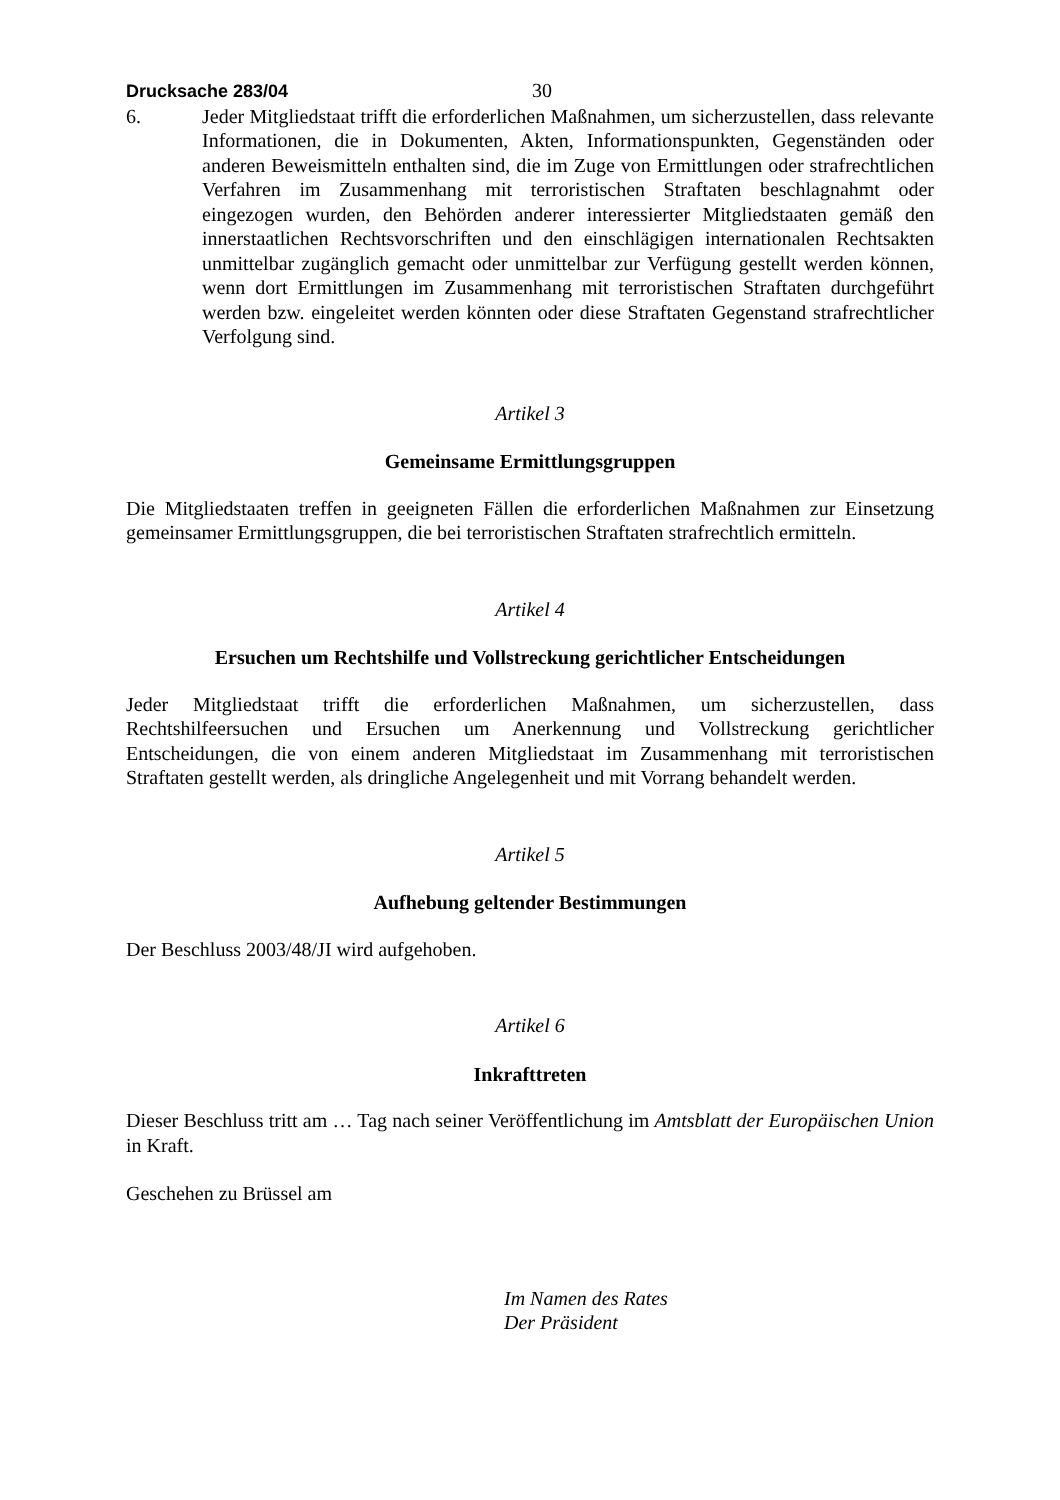Drucksache 283/04 30
6. Jeder Mitgliedstaat trifft die erforderlichen Maßnahmen, um sicherzustellen, dass relevante Informationen, die in Dokumenten, Akten, Informationspunkten, Gegenständen oder anderen Beweismitteln enthalten sind, die im Zuge von Ermittlungen oder strafrechtlichen Verfahren im Zusammenhang mit terroristischen Straftaten beschlagnahmt oder eingezogen wurden, den Behörden anderer interessierter Mitgliedstaaten gemäß den innerstaatlichen Rechtsvorschriften und den einschlägigen internationalen Rechtsakten unmittelbar zugänglich gemacht oder unmittelbar zur Verfügung gestellt werden können, wenn dort Ermittlungen im Zusammenhang mit terroristischen Straftaten durchgeführt werden bzw. eingeleitet werden könnten oder diese Straftaten Gegenstand strafrechtlicher Verfolgung sind.
Artikel 3
Gemeinsame Ermittlungsgruppen
Die Mitgliedstaaten treffen in geeigneten Fällen die erforderlichen Maßnahmen zur Einsetzung gemeinsamer Ermittlungsgruppen, die bei terroristischen Straftaten strafrechtlich ermitteln.
Artikel 4
Ersuchen um Rechtshilfe und Vollstreckung gerichtlicher Entscheidungen
Jeder Mitgliedstaat trifft die erforderlichen Maßnahmen, um sicherzustellen, dass Rechtshilfeersuchen und Ersuchen um Anerkennung und Vollstreckung gerichtlicher Entscheidungen, die von einem anderen Mitgliedstaat im Zusammenhang mit terroristischen Straftaten gestellt werden, als dringliche Angelegenheit und mit Vorrang behandelt werden.
Artikel 5
Aufhebung geltender Bestimmungen
Der Beschluss 2003/48/JI wird aufgehoben.
Artikel 6
Inkrafttreten
Dieser Beschluss tritt am … Tag nach seiner Veröffentlichung im Amtsblatt der Europäischen Union in Kraft.
Geschehen zu Brüssel am
Im Namen des Rates
Der Präsident